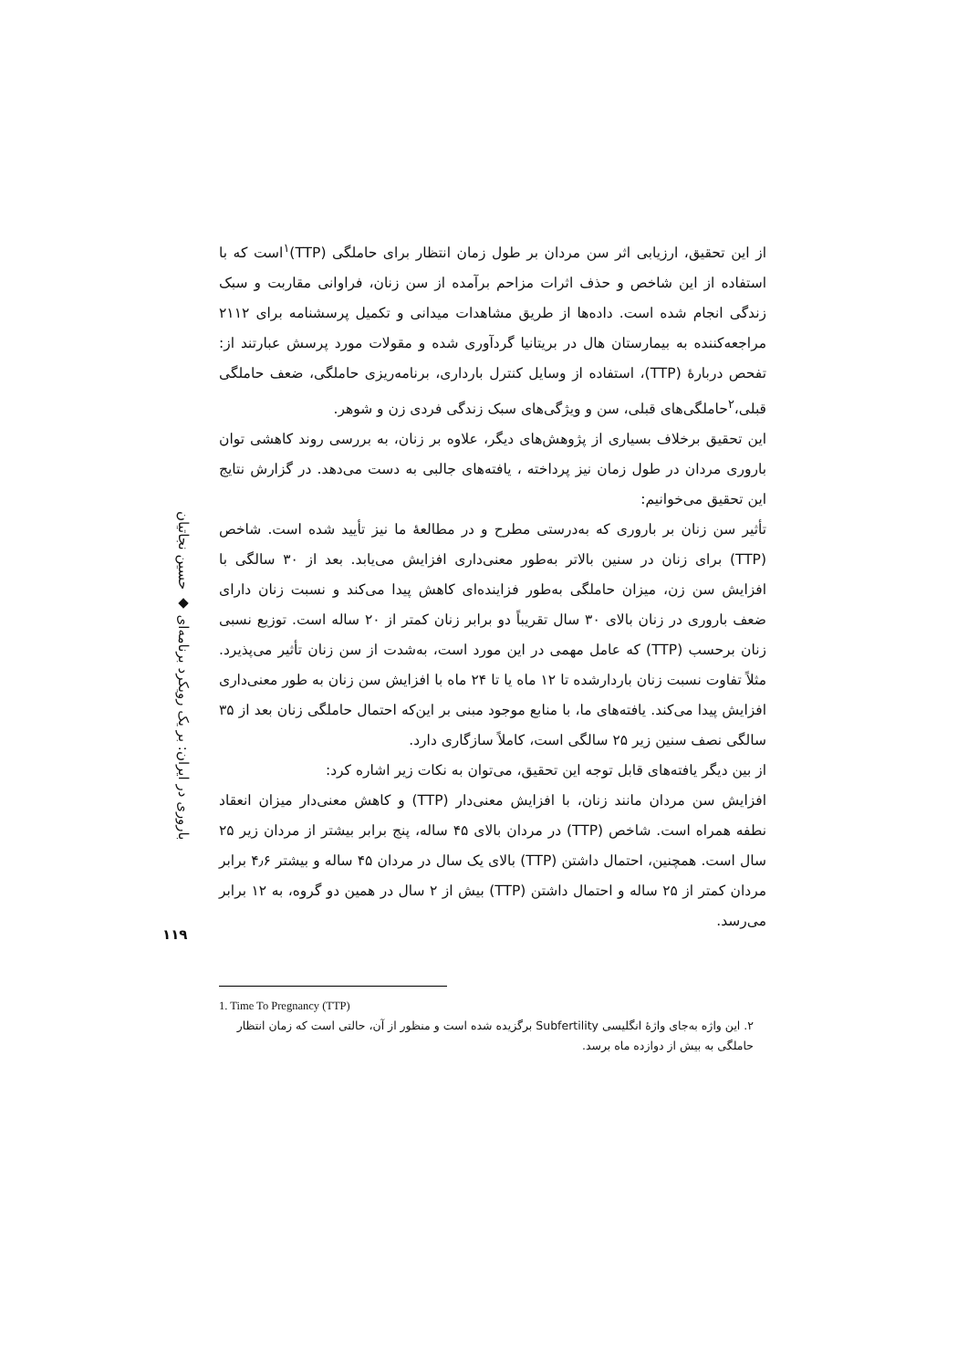باروری در ایران: بر یک رویکرد برنامه‌ای ◆ حسین نجاتیان
۱۱۹
از این تحقیق، ارزیابی اثر سن مردان بر طول زمان انتظار برای حاملگی (TTP)<sup>۱</sup>است که با استفاده از این شاخص و حذف اثرات مزاحم برآمده از سن زنان، فراوانی مقاربت و سبک زندگی انجام شده است. داده‌ها از طریق مشاهدات میدانی و تکمیل پرسشنامه برای ۲۱۱۲ مراجعه‌کننده به بیمارستان هال در بریتانیا گردآوری شده و مقولات مورد پرسش عبارتند از: تفحص دربارهٔ (TTP)، استفاده از وسایل کنترل بارداری، برنامه‌ریزی حاملگی، ضعف حاملگی قبلی،<sup>۲</sup>حاملگی‌های قبلی، سن و ویژگی‌های سبک زندگی فردی زن و شوهر.
این تحقیق برخلاف بسیاری از پژوهش‌های دیگر، علاوه بر زنان، به بررسی روند کاهشی توان باروری مردان در طول زمان نیز پرداخته ، یافته‌های جالبی به دست می‌دهد. در گزارش نتایج این تحقیق می‌خوانیم:
تأثیر سن زنان بر باروری که به‌درستی مطرح و در مطالعهٔ ما نیز تأیید شده است. شاخص (TTP) برای زنان در سنین بالاتر به‌طور معنی‌داری افزایش می‌یابد. بعد از ۳۰ سالگی با افزایش سن زن، میزان حاملگی به‌طور فزاینده‌ای کاهش پیدا می‌کند و نسبت زنان دارای ضعف باروری در زنان بالای ۳۰ سال تقریباً دو برابر زنان کمتر از ۲۰ ساله است. توزیع نسبی زنان برحسب (TTP) که عامل مهمی در این مورد است، به‌شدت از سن زنان تأثیر می‌پذیرد. مثلاً تفاوت نسبت زنان باردارشده تا ۱۲ ماه یا تا ۲۴ ماه با افزایش سن زنان به طور معنی‌داری افزایش پیدا می‌کند. یافته‌های ما، با منابع موجود مبنی بر این‌که احتمال حاملگی زنان بعد از ۳۵ سالگی نصف سنین زیر ۲۵ سالگی است، کاملاً سازگاری دارد.
از بین دیگر یافته‌های قابل توجه این تحقیق، می‌توان به نکات زیر اشاره کرد:
افزایش سن مردان مانند زنان، با افزایش معنی‌دار (TTP) و کاهش معنی‌دار میزان انعقاد نطفه همراه است. شاخص (TTP) در مردان بالای ۴۵ ساله، پنج برابر بیشتر از مردان زیر ۲۵ سال است. همچنین، احتمال داشتن (TTP) بالای یک سال در مردان ۴۵ ساله و بیشتر ۴٫۶ برابر مردان کمتر از ۲۵ ساله و احتمال داشتن (TTP) بیش از ۲ سال در همین دو گروه، به ۱۲ برابر می‌رسد.
1. Time To Pregnancy (TTP)
۲. این واژه به‌جای واژهٔ انگلیسی Subfertility برگزیده شده است و منظور از آن، حالتی است که زمان انتظار حاملگی به بیش از دوازده ماه برسد.